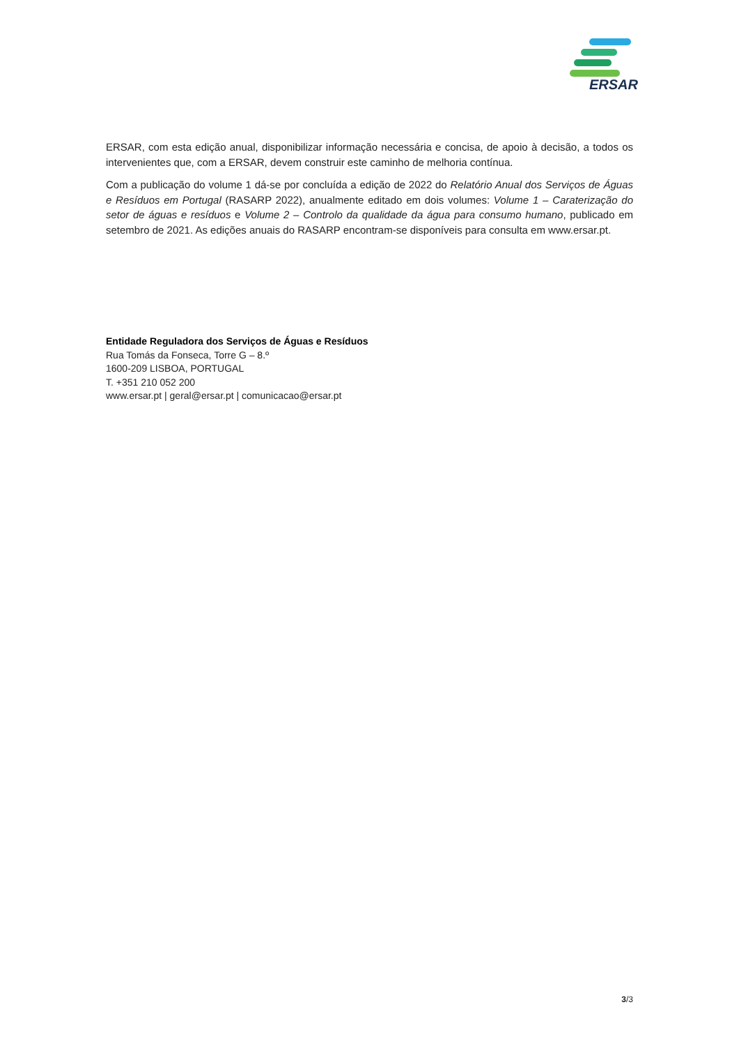ERSAR
ERSAR, com esta edição anual, disponibilizar informação necessária e concisa, de apoio à decisão, a todos os intervenientes que, com a ERSAR, devem construir este caminho de melhoria contínua.
Com a publicação do volume 1 dá-se por concluída a edição de 2022 do Relatório Anual dos Serviços de Águas e Resíduos em Portugal (RASARP 2022), anualmente editado em dois volumes: Volume 1 – Caraterização do setor de águas e resíduos e Volume 2 – Controlo da qualidade da água para consumo humano, publicado em setembro de 2021. As edições anuais do RASARP encontram-se disponíveis para consulta em www.ersar.pt.
Entidade Reguladora dos Serviços de Águas e Resíduos
Rua Tomás da Fonseca, Torre G – 8.º
1600-209 LISBOA, PORTUGAL
T. +351 210 052 200
www.ersar.pt | geral@ersar.pt | comunicacao@ersar.pt
3/3